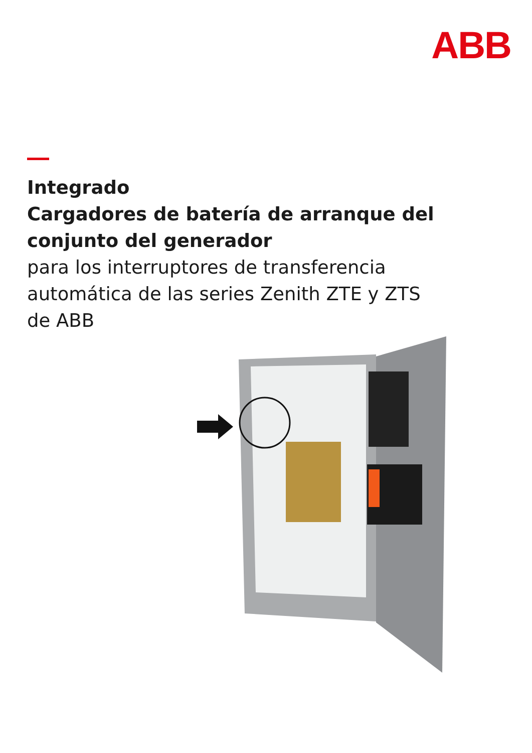ABB
Integrado
Cargadores de batería de arranque del
conjunto del generador
para los interruptores de transferencia
automática de las series Zenith ZTE y ZTS
de ABB